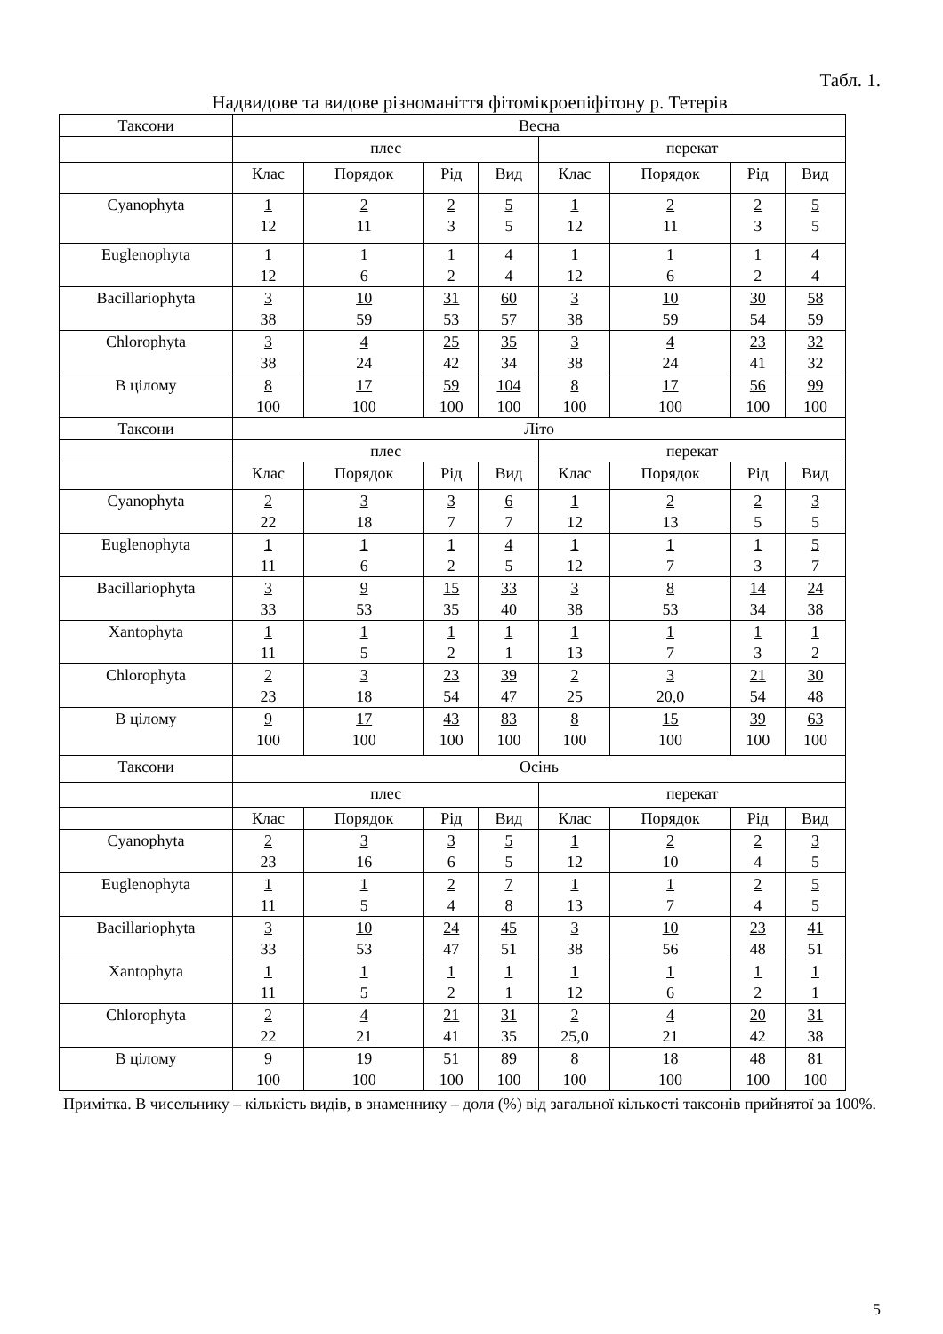Табл. 1.
Надвидове та видове різноманіття фітомікроепіфітону р. Тетерів
| Таксони | Весна | | | | | | | |
| --- | --- | --- | --- | --- | --- | --- | --- | --- |
| | плес | | | | перекат | | | |
| | Клас | Порядок | Рід | Вид | Клас | Порядок | Рід | Вид |
| Cyanophyta | 1 12 | 2 11 | 2 3 | 5 5 | 1 12 | 2 11 | 2 3 | 5 5 |
| Euglenophyta | 1 12 | 1 6 | 1 2 | 4 4 | 1 12 | 1 6 | 1 2 | 4 4 |
| Bacillariophyta | 3 38 | 10 59 | 31 53 | 60 57 | 3 38 | 10 59 | 30 54 | 58 59 |
| Chlorophyta | 3 38 | 4 24 | 25 42 | 35 34 | 3 38 | 4 24 | 23 41 | 32 32 |
| В цілому | 8 100 | 17 100 | 59 100 | 104 100 | 8 100 | 17 100 | 56 100 | 99 100 |
| Таксони | Літо | | | | | | | |
| | плес | | | | перекат | | | |
| | Клас | Порядок | Рід | Вид | Клас | Порядок | Рід | Вид |
| Cyanophyta | 2 22 | 3 18 | 3 7 | 6 7 | 1 12 | 2 13 | 2 5 | 3 5 |
| Euglenophyta | 1 11 | 1 6 | 1 2 | 4 5 | 1 12 | 1 7 | 1 3 | 5 7 |
| Bacillariophyta | 3 33 | 9 53 | 15 35 | 33 40 | 3 38 | 8 53 | 14 34 | 24 38 |
| Xantophyta | 1 11 | 1 5 | 1 2 | 1 1 | 1 13 | 1 7 | 1 3 | 1 2 |
| Chlorophyta | 2 23 | 3 18 | 23 54 | 39 47 | 2 25 | 3 20,0 | 21 54 | 30 48 |
| В цілому | 9 100 | 17 100 | 43 100 | 83 100 | 8 100 | 15 100 | 39 100 | 63 100 |
| Таксони | Осінь | | | | | | | |
| | плес | | | | перекат | | | |
| | Клас | Порядок | Рід | Вид | Клас | Порядок | Рід | Вид |
| Cyanophyta | 2 23 | 3 16 | 3 6 | 5 5 | 1 12 | 2 10 | 2 4 | 3 5 |
| Euglenophyta | 1 11 | 1 5 | 2 4 | 7 8 | 1 13 | 1 7 | 2 4 | 5 5 |
| Bacillariophyta | 3 33 | 10 53 | 24 47 | 45 51 | 3 38 | 10 56 | 23 48 | 41 51 |
| Xantophyta | 1 11 | 1 5 | 1 2 | 1 1 | 1 12 | 1 6 | 1 2 | 1 1 |
| Chlorophyta | 2 22 | 4 21 | 21 41 | 31 35 | 2 25,0 | 4 21 | 20 42 | 31 38 |
| В цілому | 9 100 | 19 100 | 51 100 | 89 100 | 8 100 | 18 100 | 48 100 | 81 100 |
Примітка. В чисельнику – кількість видів, в знаменнику – доля (%) від загальної кількості таксонів прийнятої за 100%.
5